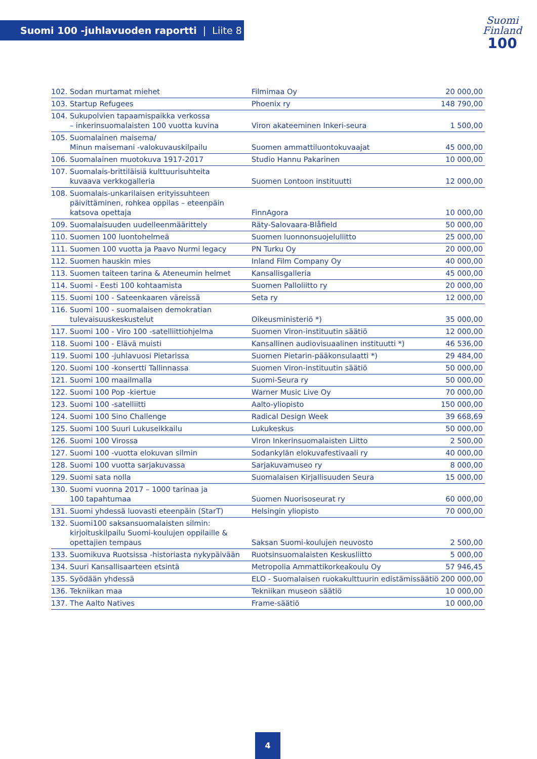Suomi 100 -juhlavuoden raportti | Liite 8
Suomi
Finland
100
| 102. | Sodan murtamat miehet | Filmimaa Oy | 20 000,00 |
| 103. | Startup Refugees | Phoenix ry | 148 790,00 |
| 104. | Sukupolvien tapaamispaikka verkossa – inkerinsuomalaisten 100 vuotta kuvina | Viron akateeminen Inkeri-seura | 1 500,00 |
| 105. | Suomalainen maisema/ Minun maisemani -valokuvauskilpailu | Suomen ammattiluontokuvaajat | 45 000,00 |
| 106. | Suomalainen muotokuva 1917-2017 | Studio Hannu Pakarinen | 10 000,00 |
| 107. | Suomalais-brittiläisiä kulttuurisuhteita kuvaava verkkogalleria | Suomen Lontoon instituutti | 12 000,00 |
| 108. | Suomalais-unkarilaisen erityissuhteen päivittäminen, rohkea oppilas – eteenpäin katsova opettaja | FinnAgora | 10 000,00 |
| 109. | Suomalaisuuden uudelleenmäärittely | Räty-Salovaara-Blåfield | 50 000,00 |
| 110. | Suomen 100 luontohelmeä | Suomen luonnonsuojeluliitto | 25 000,00 |
| 111. | Suomen 100 vuotta ja Paavo Nurmi legacy | PN Turku Oy | 20 000,00 |
| 112. | Suomen hauskin mies | Inland Film Company Oy | 40 000,00 |
| 113. | Suomen taiteen tarina & Ateneumin helmet | Kansallisgalleria | 45 000,00 |
| 114. | Suomi - Eesti 100 kohtaamista | Suomen Palloliitto ry | 20 000,00 |
| 115. | Suomi 100 - Sateenkaaren väreissä | Seta ry | 12 000,00 |
| 116. | Suomi 100 - suomalaisen demokratian tulevaisuuskeskustelut | Oikeusministeriö *) | 35 000,00 |
| 117. | Suomi 100 - Viro 100 -satelliittiohjelma | Suomen Viron-instituutin säätiö | 12 000,00 |
| 118. | Suomi 100 - Elävä muisti | Kansallinen audiovisuaalinen instituutti *) | 46 536,00 |
| 119. | Suomi 100 -juhlavuosi Pietarissa | Suomen Pietarin-pääkonsulaatti *) | 29 484,00 |
| 120. | Suomi 100 -konsertti Tallinnassa | Suomen Viron-instituutin säätiö | 50 000,00 |
| 121. | Suomi 100 maailmalla | Suomi-Seura ry | 50 000,00 |
| 122. | Suomi 100 Pop -kiertue | Warner Music Live Oy | 70 000,00 |
| 123. | Suomi 100 -satelliitti | Aalto-yliopisto | 150 000,00 |
| 124. | Suomi 100 Sino Challenge | Radical Design Week | 39 668,69 |
| 125. | Suomi 100 Suuri Lukuseikkailu | Lukukeskus | 50 000,00 |
| 126. | Suomi 100 Virossa | Viron Inkerinsuomalaisten Liitto | 2 500,00 |
| 127. | Suomi 100 -vuotta elokuvan silmin | Sodankylän elokuvafestivaali ry | 40 000,00 |
| 128. | Suomi 100 vuotta sarjakuvassa | Sarjakuvamuseo ry | 8 000,00 |
| 129. | Suomi sata nolla | Suomalaisen Kirjallisuuden Seura | 15 000,00 |
| 130. | Suomi vuonna 2017 – 1000 tarinaa ja 100 tapahtumaa | Suomen Nuorisoseurat ry | 60 000,00 |
| 131. | Suomi yhdessä luovasti eteenpäin (StarT) | Helsingin yliopisto | 70 000,00 |
| 132. | Suomi100 saksansuomalaisten silmin: kirjoituskilpailu Suomi-koulujen oppilaille & opettajien tempaus | Saksan Suomi-koulujen neuvosto | 2 500,00 |
| 133. | Suomikuva Ruotsissa -historiasta nykypäivään | Ruotsinsuomalaisten Keskusliitto | 5 000,00 |
| 134. | Suuri Kansallisaarteen etsintä | Metropolia Ammattikorkeakoulu Oy | 57 946,45 |
| 135. | Syödään yhdessä | ELO - Suomalaisen ruokakulttuurin edistämissäätiö | 200 000,00 |
| 136. | Tekniikan maa | Tekniikan museon säätiö | 10 000,00 |
| 137. | The Aalto Natives | Frame-säätiö | 10 000,00 |
4